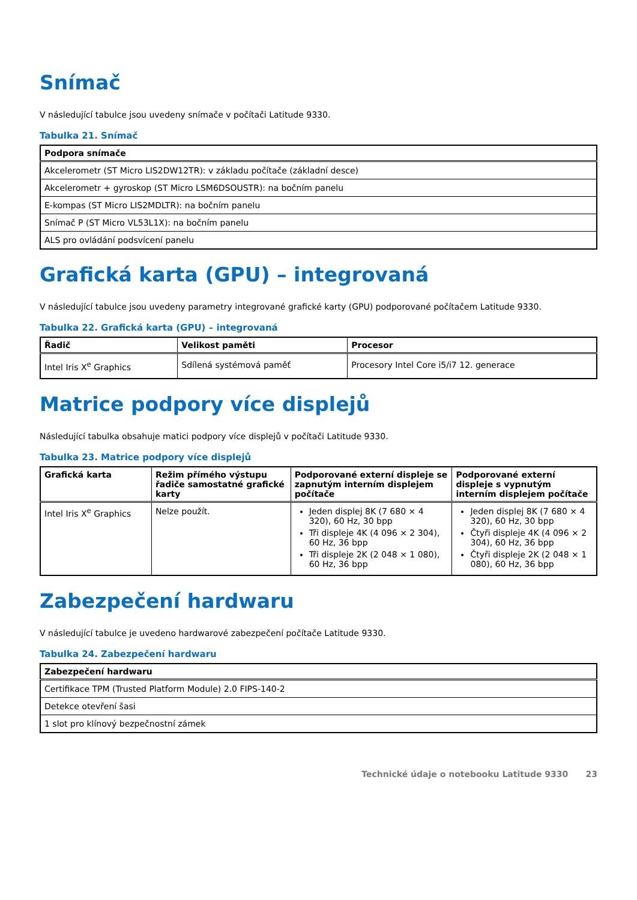Snímač
V následující tabulce jsou uvedeny snímače v počítači Latitude 9330.
Tabulka 21. Snímač
| Podpora snímače |
| --- |
| Akcelerometr (ST Micro LIS2DW12TR): v základu počítače (základní desce) |
| Akcelerometr + gyroskop (ST Micro LSM6DSOUSTR): na bočním panelu |
| E-kompas (ST Micro LIS2MDLTR): na bočním panelu |
| Snímač P (ST Micro VL53L1X): na bočním panelu |
| ALS pro ovládání podsvícení panelu |
Grafická karta (GPU) – integrovaná
V následující tabulce jsou uvedeny parametry integrované grafické karty (GPU) podporované počítačem Latitude 9330.
Tabulka 22. Grafická karta (GPU) – integrovaná
| Řadič | Velikost paměti | Procesor |
| --- | --- | --- |
| Intel Iris X<sup>e</sup> Graphics | Sdílená systémová paměť | Procesory Intel Core i5/i7 12. generace |
Matrice podpory více displejů
Následující tabulka obsahuje matici podpory více displejů v počítači Latitude 9330.
Tabulka 23. Matrice podpory více displejů
| Grafická karta | Režim přímého výstupu řadiče samostatné grafické karty | Podporované externí displeje se zapnutým interním displejem počítače | Podporované externí displeje s vypnutým interním displejem počítače |
| --- | --- | --- | --- |
| Intel Iris X<sup>e</sup> Graphics | Nelze použít. | Jeden displej 8K (7 680 × 4 320), 60 Hz, 30 bpp Tři displeje 4K (4 096 × 2 304), 60 Hz, 36 bpp Tři displeje 2K (2 048 × 1 080), 60 Hz, 36 bpp | Jeden displej 8K (7 680 × 4 320), 60 Hz, 30 bpp Čtyři displeje 4K (4 096 × 2 304), 60 Hz, 36 bpp Čtyři displeje 2K (2 048 × 1 080), 60 Hz, 36 bpp |
Zabezpečení hardwaru
V následující tabulce je uvedeno hardwarové zabezpečení počítače Latitude 9330.
Tabulka 24. Zabezpečení hardwaru
| Zabezpečení hardwaru |
| --- |
| Certifikace TPM (Trusted Platform Module) 2.0 FIPS-140-2 |
| Detekce otevření šasi |
| 1 slot pro klínový bezpečnostní zámek |
Technické údaje o notebooku Latitude 9330 23